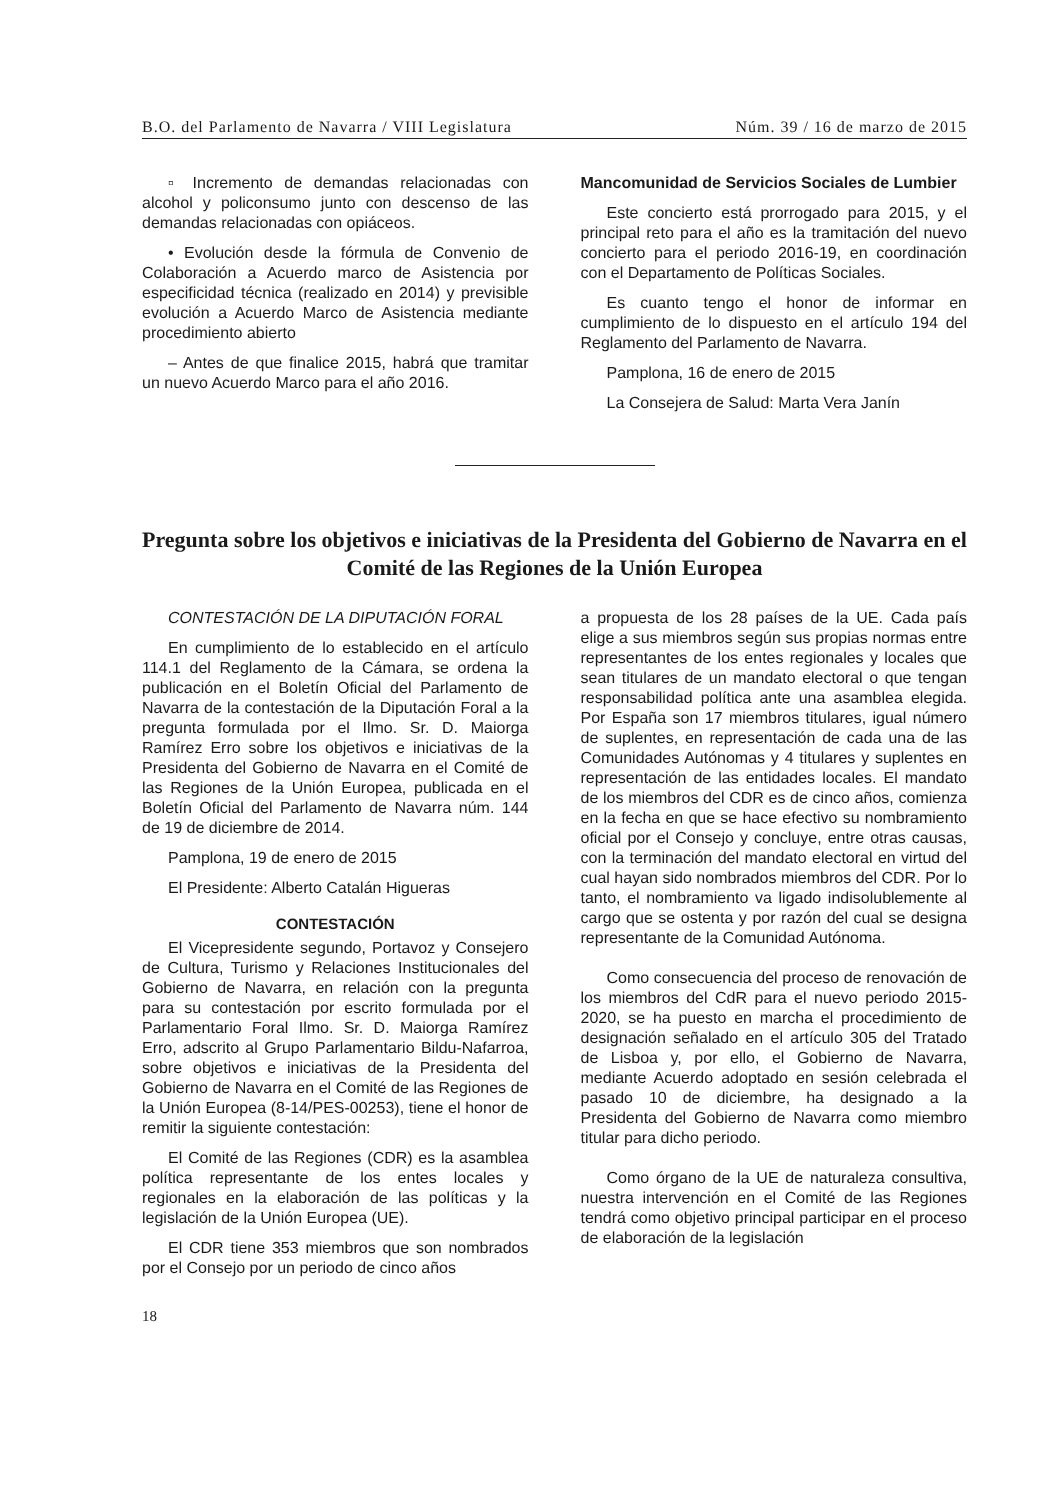B.O. del Parlamento de Navarra / VIII Legislatura Núm. 39 / 16 de marzo de 2015
▫ Incremento de demandas relacionadas con alcohol y policonsumo junto con descenso de las demandas relacionadas con opiáceos.
• Evolución desde la fórmula de Convenio de Colaboración a Acuerdo marco de Asistencia por especificidad técnica (realizado en 2014) y previsible evolución a Acuerdo Marco de Asistencia mediante procedimiento abierto
– Antes de que finalice 2015, habrá que tramitar un nuevo Acuerdo Marco para el año 2016.
Mancomunidad de Servicios Sociales de Lumbier
Este concierto está prorrogado para 2015, y el principal reto para el año es la tramitación del nuevo concierto para el periodo 2016-19, en coordinación con el Departamento de Políticas Sociales.
Es cuanto tengo el honor de informar en cumplimiento de lo dispuesto en el artículo 194 del Reglamento del Parlamento de Navarra.
Pamplona, 16 de enero de 2015
La Consejera de Salud: Marta Vera Janín
Pregunta sobre los objetivos e iniciativas de la Presidenta del Gobierno de Navarra en el Comité de las Regiones de la Unión Europea
CONTESTACIÓN DE LA DIPUTACIÓN FORAL
En cumplimiento de lo establecido en el artículo 114.1 del Reglamento de la Cámara, se ordena la publicación en el Boletín Oficial del Parlamento de Navarra de la contestación de la Diputación Foral a la pregunta formulada por el Ilmo. Sr. D. Maiorga Ramírez Erro sobre los objetivos e iniciativas de la Presidenta del Gobierno de Navarra en el Comité de las Regiones de la Unión Europea, publicada en el Boletín Oficial del Parlamento de Navarra núm. 144 de 19 de diciembre de 2014.
Pamplona, 19 de enero de 2015
El Presidente: Alberto Catalán Higueras
CONTESTACIÓN
El Vicepresidente segundo, Portavoz y Consejero de Cultura, Turismo y Relaciones Institucionales del Gobierno de Navarra, en relación con la pregunta para su contestación por escrito formulada por el Parlamentario Foral Ilmo. Sr. D. Maiorga Ramírez Erro, adscrito al Grupo Parlamentario Bildu-Nafarroa, sobre objetivos e iniciativas de la Presidenta del Gobierno de Navarra en el Comité de las Regiones de la Unión Europea (8-14/PES-00253), tiene el honor de remitir la siguiente contestación:
El Comité de las Regiones (CDR) es la asamblea política representante de los entes locales y regionales en la elaboración de las políticas y la legislación de la Unión Europea (UE).
El CDR tiene 353 miembros que son nombrados por el Consejo por un periodo de cinco años
a propuesta de los 28 países de la UE. Cada país elige a sus miembros según sus propias normas entre representantes de los entes regionales y locales que sean titulares de un mandato electoral o que tengan responsabilidad política ante una asamblea elegida. Por España son 17 miembros titulares, igual número de suplentes, en representación de cada una de las Comunidades Autónomas y 4 titulares y suplentes en representación de las entidades locales. El mandato de los miembros del CDR es de cinco años, comienza en la fecha en que se hace efectivo su nombramiento oficial por el Consejo y concluye, entre otras causas, con la terminación del mandato electoral en virtud del cual hayan sido nombrados miembros del CDR. Por lo tanto, el nombramiento va ligado indisolublemente al cargo que se ostenta y por razón del cual se designa representante de la Comunidad Autónoma.
Como consecuencia del proceso de renovación de los miembros del CdR para el nuevo periodo 2015-2020, se ha puesto en marcha el procedimiento de designación señalado en el artículo 305 del Tratado de Lisboa y, por ello, el Gobierno de Navarra, mediante Acuerdo adoptado en sesión celebrada el pasado 10 de diciembre, ha designado a la Presidenta del Gobierno de Navarra como miembro titular para dicho periodo.
Como órgano de la UE de naturaleza consultiva, nuestra intervención en el Comité de las Regiones tendrá como objetivo principal participar en el proceso de elaboración de la legislación
18